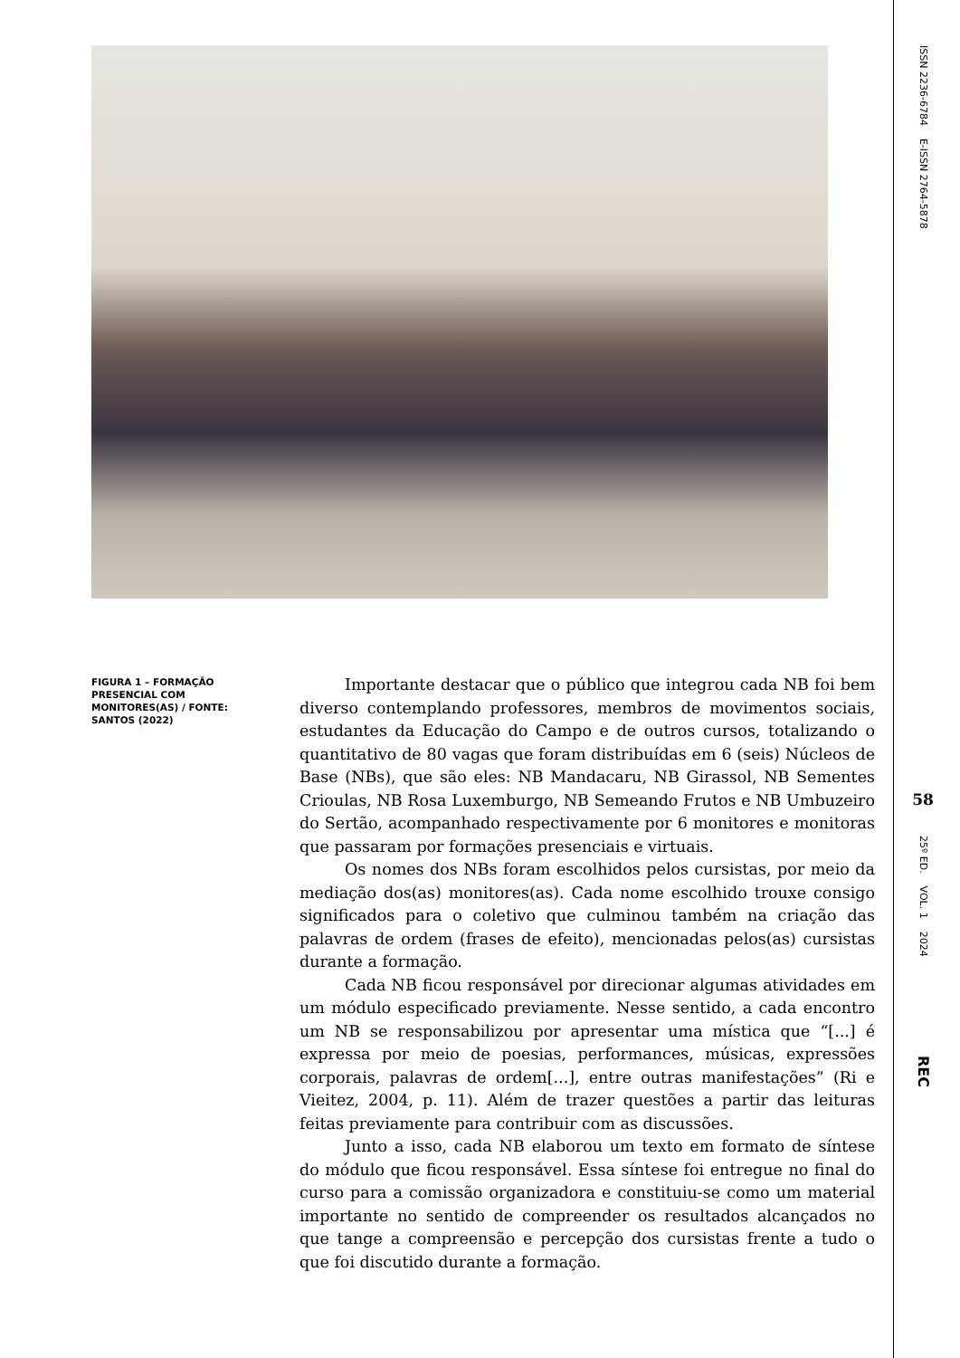FIGURA 1 – FORMAÇÃO PRESENCIAL COM MONITORES(AS) / FONTE: SANTOS (2022)
Importante destacar que o público que integrou cada NB foi bem diverso contemplando professores, membros de movimentos sociais, estudantes da Educação do Campo e de outros cursos, totalizando o quantitativo de 80 vagas que foram distribuídas em 6 (seis) Núcleos de Base (NBs), que são eles: NB Mandacaru, NB Girassol, NB Sementes Crioulas, NB Rosa Luxemburgo, NB Semeando Frutos e NB Umbuzeiro do Sertão, acompanhado respectivamente por 6 monitores e monitoras que passaram por formações presenciais e virtuais.
Os nomes dos NBs foram escolhidos pelos cursistas, por meio da mediação dos(as) monitores(as). Cada nome escolhido trouxe consigo significados para o coletivo que culminou também na criação das palavras de ordem (frases de efeito), mencionadas pelos(as) cursistas durante a formação.
Cada NB ficou responsável por direcionar algumas atividades em um módulo especificado previamente. Nesse sentido, a cada encontro um NB se responsabilizou por apresentar uma mística que “[...] é expressa por meio de poesias, performances, músicas, expressões corporais, palavras de ordem[...], entre outras manifestações” (Ri e Vieitez, 2004, p. 11). Além de trazer questões a partir das leituras feitas previamente para contribuir com as discussões.
Junto a isso, cada NB elaborou um texto em formato de síntese do módulo que ficou responsável. Essa síntese foi entregue no final do curso para a comissão organizadora e constituiu-se como um material importante no sentido de compreender os resultados alcançados no que tange a compreensão e percepção dos cursistas frente a tudo o que foi discutido durante a formação.
ISSN 2236-6784 E-ISSN 2764-5878
58
25º ED. VOL. 1 2024
REC